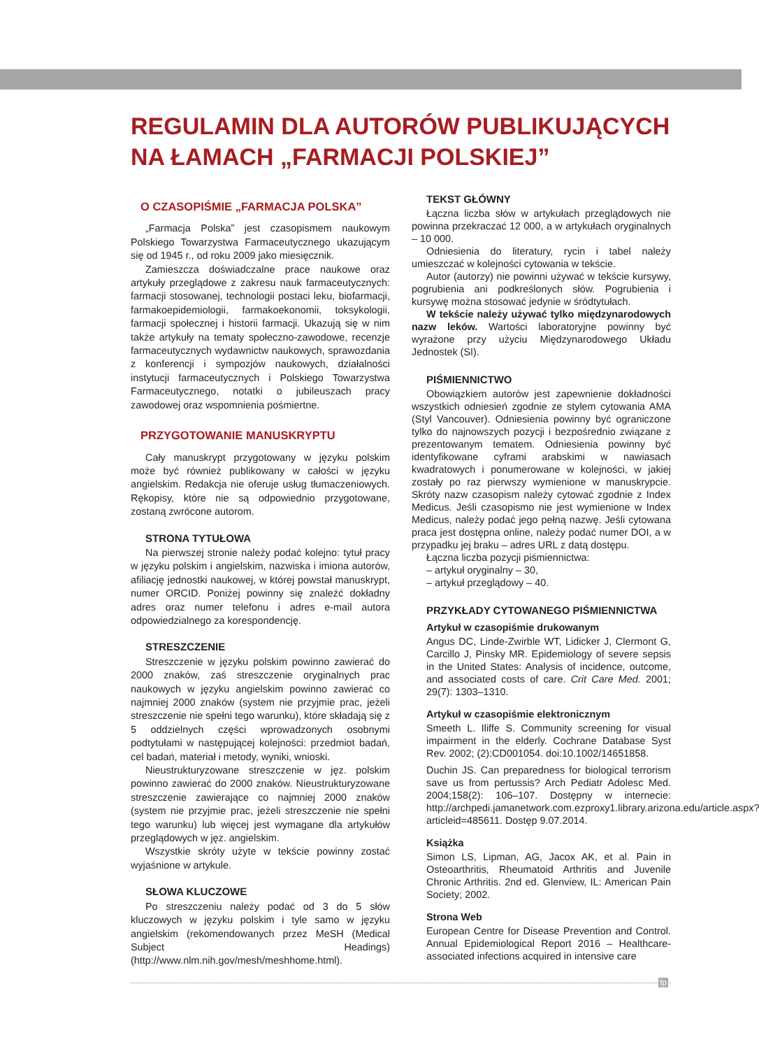REGULAMIN DLA AUTORÓW PUBLIKUJĄCYCH NA ŁAMACH „FARMACJI POLSKIEJ”
O CZASOPIŚMIE „FARMACJA POLSKA”
„Farmacja Polska” jest czasopismem naukowym Polskiego Towarzystwa Farmaceutycznego ukazującym się od 1945 r., od roku 2009 jako miesięcznik.
Zamieszcza doświadczalne prace naukowe oraz artykuły przeglądowe z zakresu nauk farmaceutycznych: farmacji stosowanej, technologii postaci leku, biofarmacji, farmakoepidemiologii, farmakoekonomii, toksykologii, farmacji społecznej i historii farmacji. Ukazują się w nim także artykuły na tematy społeczno-zawodowe, recenzje farmaceutycznych wydawnictw naukowych, sprawozdania z konferencji i sympozjów naukowych, działalności instytucji farmaceutycznych i Polskiego Towarzystwa Farmaceutycznego, notatki o jubileuszach pracy zawodowej oraz wspomnienia pośmiertne.
PRZYGOTOWANIE MANUSKRYPTU
Cały manuskrypt przygotowany w języku polskim może być również publikowany w całości w języku angielskim. Redakcja nie oferuje usług tłumaczeniowych. Rękopisy, które nie są odpowiednio przygotowane, zostaną zwrócone autorom.
STRONA TYTUŁOWA
Na pierwszej stronie należy podać kolejno: tytuł pracy w języku polskim i angielskim, nazwiska i imiona autorów, afiliację jednostki naukowej, w której powstał manuskrypt, numer ORCID. Poniżej powinny się znaleźć dokładny adres oraz numer telefonu i adres e-mail autora odpowiedzialnego za korespondencję.
STRESZCZENIE
Streszczenie w języku polskim powinno zawierać do 2000 znaków, zaś streszczenie oryginalnych prac naukowych w języku angielskim powinno zawierać co najmniej 2000 znaków (system nie przyjmie prac, jeżeli streszczenie nie spełni tego warunku), które składają się z 5 oddzielnych części wprowadzonych osobnymi podtytułami w następującej kolejności: przedmiot badań, cel badań, materiał i metody, wyniki, wnioski.
Nieustrukturyzowane streszczenie w jęz. polskim powinno zawierać do 2000 znaków. Nieustrukturyzowane streszczenie zawierające co najmniej 2000 znaków (system nie przyjmie prac, jeżeli streszczenie nie spełni tego warunku) lub więcej jest wymagane dla artykułów przeglądowych w jęz. angielskim.
Wszystkie skróty użyte w tekście powinny zostać wyjaśnione w artykule.
SŁOWA KLUCZOWE
Po streszczeniu należy podać od 3 do 5 słów kluczowych w języku polskim i tyle samo w języku angielskim (rekomendowanych przez MeSH (Medical Subject Headings) (http://www.nlm.nih.gov/mesh/meshhome.html).
TEKST GŁÓWNY
Łączna liczba słów w artykułach przeglądowych nie powinna przekraczać 12 000, a w artykułach oryginalnych – 10 000.
Odniesienia do literatury, rycin i tabel należy umieszczać w kolejności cytowania w tekście.
Autor (autorzy) nie powinni używać w tekście kursywy, pogrubienia ani podkreślonych słów. Pogrubienia i kursywę można stosować jedynie w śródtytułach.
W tekście należy używać tylko międzynarodowych nazw leków. Wartości laboratoryjne powinny być wyrażone przy użyciu Międzynarodowego Układu Jednostek (SI).
PIŚMIENNICTWO
Obowiązkiem autorów jest zapewnienie dokładności wszystkich odniesień zgodnie ze stylem cytowania AMA (Styl Vancouver). Odniesienia powinny być ograniczone tylko do najnowszych pozycji i bezpośrednio związane z prezentowanym tematem. Odniesienia powinny być identyfikowane cyframi arabskimi w nawiasach kwadratowych i ponumerowane w kolejności, w jakiej zostały po raz pierwszy wymienione w manuskrypcie. Skróty nazw czasopism należy cytować zgodnie z Index Medicus. Jeśli czasopismo nie jest wymienione w Index Medicus, należy podać jego pełną nazwę. Jeśli cytowana praca jest dostępna online, należy podać numer DOI, a w przypadku jej braku – adres URL z datą dostępu.
Łączna liczba pozycji piśmiennictwa:
– artykuł oryginalny – 30,
– artykuł przeglądowy – 40.
PRZYKŁADY CYTOWANEGO PIŚMIENNICTWA
Artykuł w czasopiśmie drukowanym
Angus DC, Linde-Zwirble WT, Lidicker J, Clermont G, Carcillo J, Pinsky MR. Epidemiology of severe sepsis in the United States: Analysis of incidence, outcome, and associated costs of care. Crit Care Med. 2001; 29(7): 1303–1310.
Artykuł w czasopiśmie elektronicznym
Smeeth L. Iliffe S. Community screening for visual impairment in the elderly. Cochrane Database Syst Rev. 2002; (2):CD001054. doi:10.1002/14651858.
Duchin JS. Can preparedness for biological terrorism save us from pertussis? Arch Pediatr Adolesc Med. 2004;158(2): 106–107. Dostępny w internecie: http://archpedi.jamanetwork.com.ezproxy1.library.arizona.edu/article.aspx?articleid=485611. Dostęp 9.07.2014.
Książka
Simon LS, Lipman, AG, Jacox AK, et al. Pain in Osteoarthritis, Rheumatoid Arthritis and Juvenile Chronic Arthritis. 2nd ed. Glenview, IL: American Pain Society; 2002.
Strona Web
European Centre for Disease Prevention and Control. Annual Epidemiological Report 2016 – Healthcare-associated infections acquired in intensive care
fp